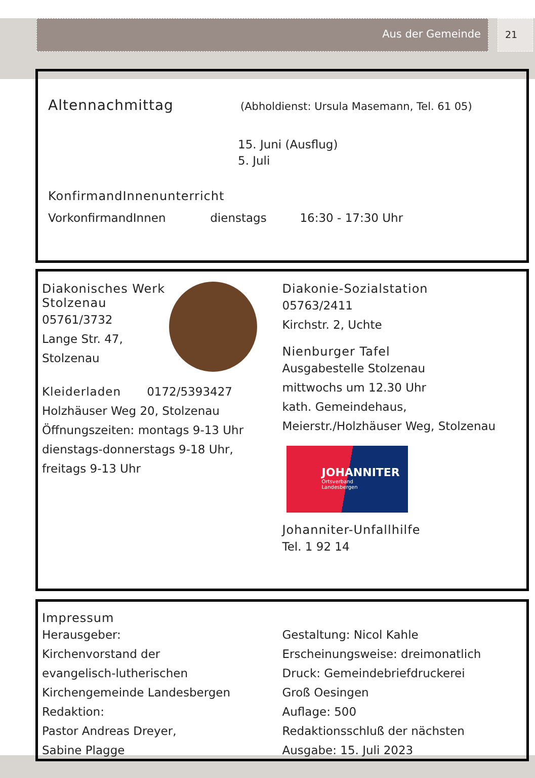Aus der Gemeinde 21
Altennachmittag
(Abholdienst: Ursula Masemann, Tel. 61 05)
15. Juni (Ausflug)
5. Juli
KonfirmandInnenunterricht
VorkonfirmandInnen dienstags 16:30 - 17:30 Uhr
Diakonisches Werk
Stolzenau
05761/3732
Lange Str. 47,
Stolzenau
Kleiderladen 0172/5393427
Holzhäuser Weg 20, Stolzenau
Öffnungszeiten: montags 9-13 Uhr
dienstags-donnerstags 9-18 Uhr,
freitags 9-13 Uhr
Diakonie-Sozialstation
05763/2411
Kirchstr. 2, Uchte
Nienburger Tafel
Ausgabestelle Stolzenau
mittwochs um 12.30 Uhr
kath. Gemeindehaus,
Meierstr./Holzhäuser Weg, Stolzenau
JOHANNITER
Ortsverband
Landesbergen
Johanniter-Unfallhilfe
Tel. 1 92 14
Impressum
Herausgeber:
Kirchenvorstand der
evangelisch-lutherischen
Kirchengemeinde Landesbergen
Redaktion:
Pastor Andreas Dreyer,
Sabine Plagge
Gestaltung: Nicol Kahle
Erscheinungsweise: dreimonatlich
Druck: Gemeindebriefdruckerei
Groß Oesingen
Auflage: 500
Redaktionsschluß der nächsten
Ausgabe: 15. Juli 2023